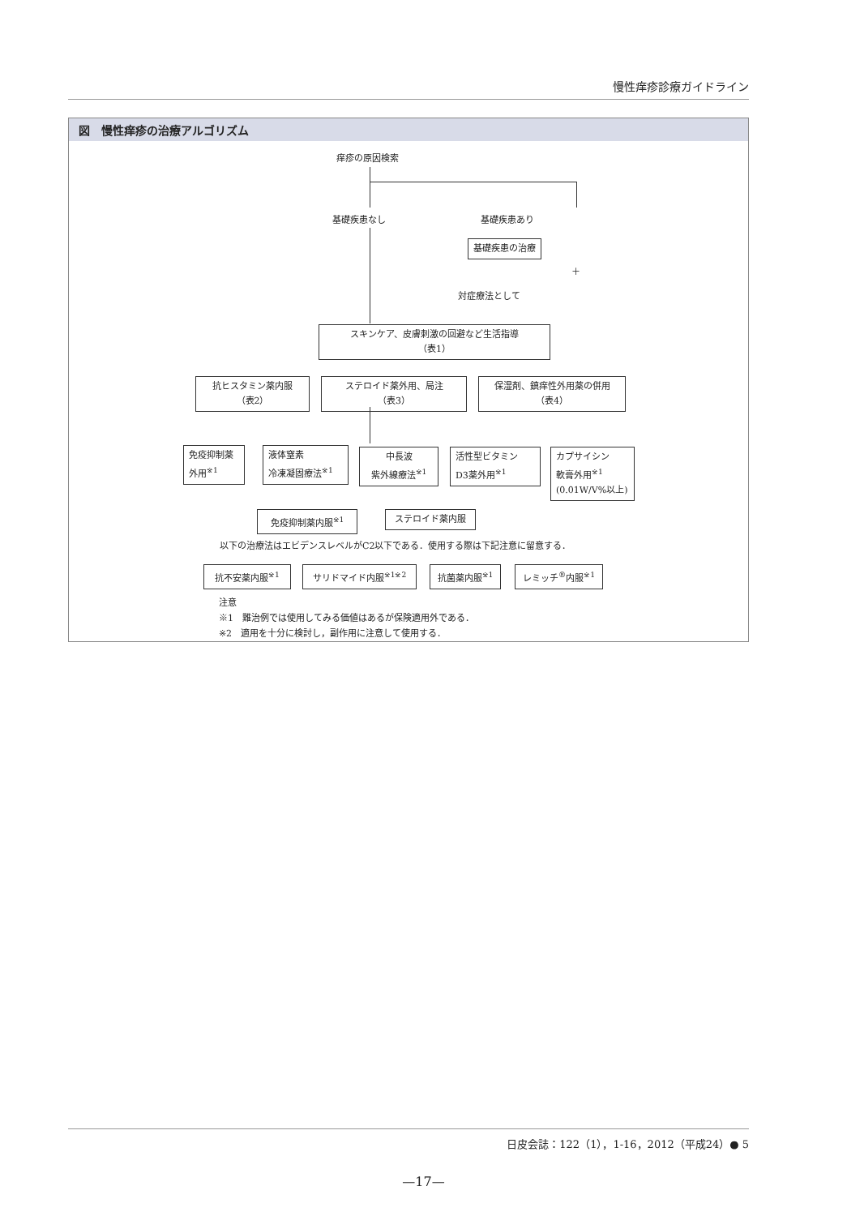慢性痒疹診療ガイドライン
図　慢性痒疹の治療アルゴリズム
痒疹の原因検索
基礎疾患なし 基礎疾患あり
基礎疾患の治療
＋
対症療法として
スキンケア、皮膚刺激の回避など生活指導
（表1）
抗ヒスタミン薬内服
（表2）
ステロイド薬外用、局注
（表3）
保湿剤、鎮痒性外用薬の併用
（表4）
免疫抑制薬
外用<sup>※1</sup>
液体窒素
冷凍凝固療法<sup>※1</sup>
中長波
紫外線療法<sup>※1</sup>
活性型ビタミン
D3薬外用<sup>※1</sup>
カプサイシン
軟膏外用<sup>※1</sup>
(0.01W/V%以上)
免疫抑制薬内服<sup>※1</sup> ステロイド薬内服
以下の治療法はエビデンスレベルがC2以下である．使用する際は下記注意に留意する．
抗不安薬内服<sup>※1</sup> サリドマイド内服<sup>※1※2</sup> 抗菌薬内服<sup>※1</sup> レミッチ<sup>®</sup>内服<sup>※1</sup>
注意
※1　難治例では使用してみる価値はあるが保険適用外である．
※2　適用を十分に検討し，副作用に注意して使用する．
日皮会誌：122（1），1-16，2012（平成24）● 5
—17—